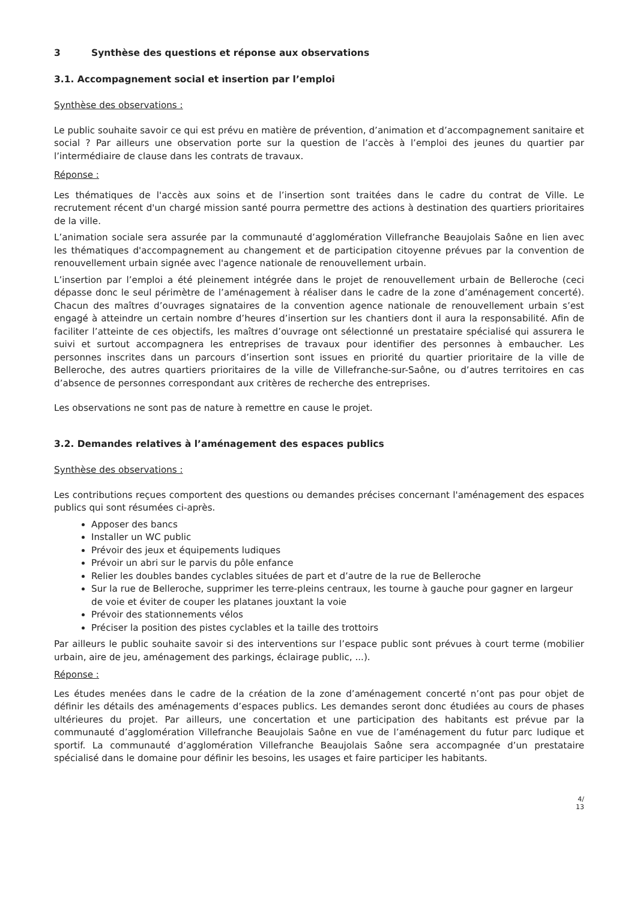3 Synthèse des questions et réponse aux observations
3.1. Accompagnement social et insertion par l’emploi
Synthèse des observations :
Le public souhaite savoir ce qui est prévu en matière de prévention, d’animation et d’accompagnement sanitaire et social ? Par ailleurs une observation porte sur la question de l’accès à l’emploi des jeunes du quartier par l’intermédiaire de clause dans les contrats de travaux.
Réponse :
Les thématiques de l'accès aux soins et de l’insertion sont traitées dans le cadre du contrat de Ville. Le recrutement récent d'un chargé mission santé pourra permettre des actions à destination des quartiers prioritaires de la ville.
L’animation sociale sera assurée par la communauté d’agglomération Villefranche Beaujolais Saône en lien avec les thématiques d'accompagnement au changement et de participation citoyenne prévues par la convention de renouvellement urbain signée avec l'agence nationale de renouvellement urbain.
L’insertion par l’emploi a été pleinement intégrée dans le projet de renouvellement urbain de Belleroche (ceci dépasse donc le seul périmètre de l’aménagement à réaliser dans le cadre de la zone d’aménagement concerté). Chacun des maîtres d’ouvrages signataires de la convention agence nationale de renouvellement urbain s’est engagé à atteindre un certain nombre d’heures d’insertion sur les chantiers dont il aura la responsabilité. Afin de faciliter l’atteinte de ces objectifs, les maîtres d’ouvrage ont sélectionné un prestataire spécialisé qui assurera le suivi et surtout accompagnera les entreprises de travaux pour identifier des personnes à embaucher. Les personnes inscrites dans un parcours d’insertion sont issues en priorité du quartier prioritaire de la ville de Belleroche, des autres quartiers prioritaires de la ville de Villefranche-sur-Saône, ou d’autres territoires en cas d’absence de personnes correspondant aux critères de recherche des entreprises.
Les observations ne sont pas de nature à remettre en cause le projet.
3.2. Demandes relatives à l’aménagement des espaces publics
Synthèse des observations :
Les contributions reçues comportent des questions ou demandes précises concernant l'aménagement des espaces publics qui sont résumées ci-après.
Apposer des bancs
Installer un WC public
Prévoir des jeux et équipements ludiques
Prévoir un abri sur le parvis du pôle enfance
Relier les doubles bandes cyclables situées de part et d’autre de la rue de Belleroche
Sur la rue de Belleroche, supprimer les terre-pleins centraux, les tourne à gauche pour gagner en largeur de voie et éviter de couper les platanes jouxtant la voie
Prévoir des stationnements vélos
Préciser la position des pistes cyclables et la taille des trottoirs
Par ailleurs le public souhaite savoir si des interventions sur l’espace public sont prévues à court terme (mobilier urbain, aire de jeu, aménagement des parkings, éclairage public, ...).
Réponse :
Les études menées dans le cadre de la création de la zone d’aménagement concerté n’ont pas pour objet de définir les détails des aménagements d’espaces publics. Les demandes seront donc étudiées au cours de phases ultérieures du projet. Par ailleurs, une concertation et une participation des habitants est prévue par la communauté d’agglomération Villefranche Beaujolais Saône en vue de l’aménagement du futur parc ludique et sportif. La communauté d’agglomération Villefranche Beaujolais Saône sera accompagnée d’un prestataire spécialisé dans le domaine pour définir les besoins, les usages et faire participer les habitants.
4/
13